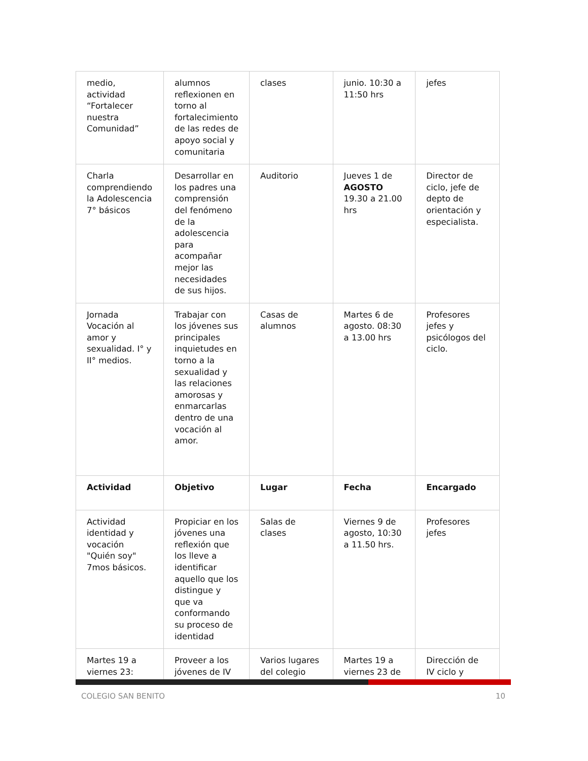| medio, actividad “Fortalecer nuestra Comunidad” | alumnos reflexionen en torno al fortalecimiento de las redes de apoyo social y comunitaria | clases | junio. 10:30 a 11:50 hrs | jefes |
| Charla comprendiendo la Adolescencia 7° básicos | Desarrollar en los padres una comprensión del fenómeno de la adolescencia para acompañar mejor las necesidades de sus hijos. | Auditorio | Jueves 1 de AGOSTO 19.30 a 21.00 hrs | Director de ciclo, jefe de depto de orientación y especialista. |
| Jornada Vocación al amor y sexualidad. I° y II° medios. | Trabajar con los jóvenes sus principales inquietudes en torno a la sexualidad y las relaciones amorosas y enmarcarlas dentro de una vocación al amor. | Casas de alumnos | Martes 6 de agosto. 08:30 a 13.00 hrs | Profesores jefes y psicólogos del ciclo. |
| Actividad | Objetivo | Lugar | Fecha | Encargado |
| Actividad identidad y vocación "Quién soy" 7mos básicos. | Propiciar en los jóvenes una reflexión que los lleve a identificar aquello que los distingue y que va conformando su proceso de identidad | Salas de clases | Viernes 9 de agosto, 10:30 a 11.50 hrs. | Profesores jefes |
| Martes 19 a viernes 23: | Proveer a los jóvenes de IV | Varios lugares del colegio | Martes 19 a viernes 23 de | Dirección de IV ciclo y |
COLEGIO SAN BENITO 10